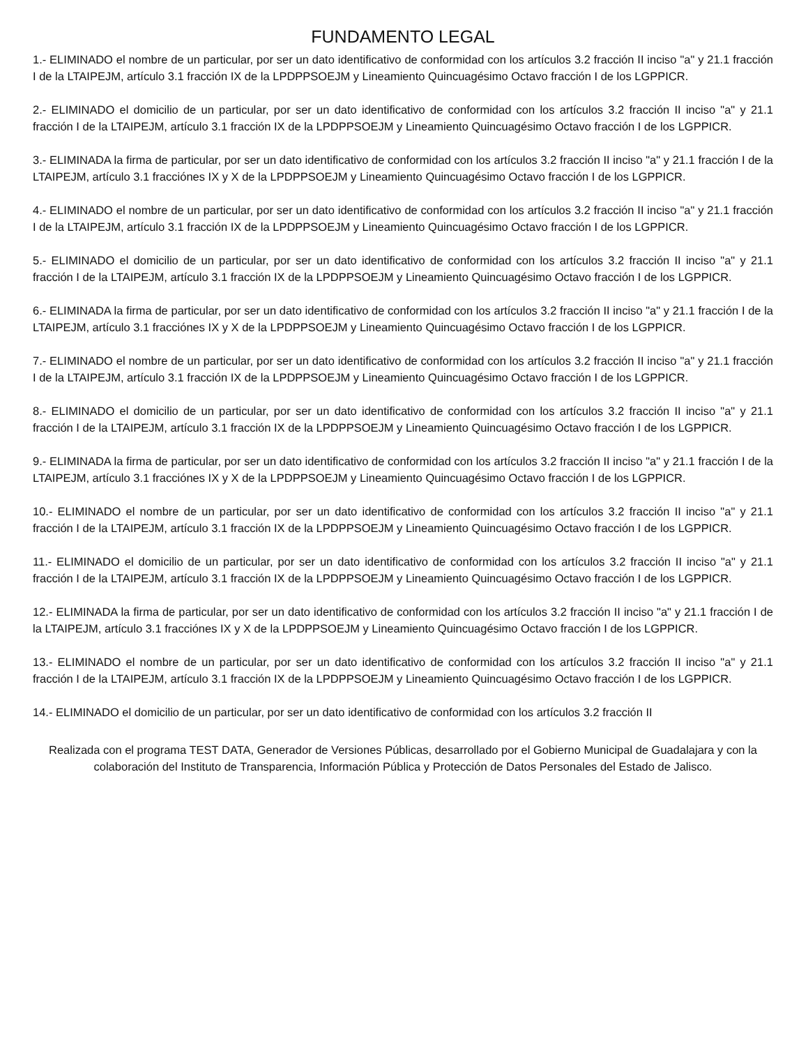FUNDAMENTO LEGAL
1.- ELIMINADO el nombre de un particular, por ser un dato identificativo de conformidad con los artículos 3.2 fracción II inciso "a" y 21.1 fracción I de la LTAIPEJM, artículo 3.1 fracción IX de la LPDPPSOEJM y Lineamiento Quincuagésimo Octavo fracción I de los LGPPICR.
2.- ELIMINADO el domicilio de un particular, por ser un dato identificativo de conformidad con los artículos 3.2 fracción II inciso "a" y 21.1 fracción I de la LTAIPEJM, artículo 3.1 fracción IX de la LPDPPSOEJM y Lineamiento Quincuagésimo Octavo fracción I de los LGPPICR.
3.- ELIMINADA la firma de particular, por ser un dato identificativo de conformidad con los artículos 3.2 fracción II inciso "a" y 21.1 fracción I de la LTAIPEJM, artículo 3.1 fracciónes IX y X de la LPDPPSOEJM y Lineamiento Quincuagésimo Octavo fracción I de los LGPPICR.
4.- ELIMINADO el nombre de un particular, por ser un dato identificativo de conformidad con los artículos 3.2 fracción II inciso "a" y 21.1 fracción I de la LTAIPEJM, artículo 3.1 fracción IX de la LPDPPSOEJM y Lineamiento Quincuagésimo Octavo fracción I de los LGPPICR.
5.- ELIMINADO el domicilio de un particular, por ser un dato identificativo de conformidad con los artículos 3.2 fracción II inciso "a" y 21.1 fracción I de la LTAIPEJM, artículo 3.1 fracción IX de la LPDPPSOEJM y Lineamiento Quincuagésimo Octavo fracción I de los LGPPICR.
6.- ELIMINADA la firma de particular, por ser un dato identificativo de conformidad con los artículos 3.2 fracción II inciso "a" y 21.1 fracción I de la LTAIPEJM, artículo 3.1 fracciónes IX y X de la LPDPPSOEJM y Lineamiento Quincuagésimo Octavo fracción I de los LGPPICR.
7.- ELIMINADO el nombre de un particular, por ser un dato identificativo de conformidad con los artículos 3.2 fracción II inciso "a" y 21.1 fracción I de la LTAIPEJM, artículo 3.1 fracción IX de la LPDPPSOEJM y Lineamiento Quincuagésimo Octavo fracción I de los LGPPICR.
8.- ELIMINADO el domicilio de un particular, por ser un dato identificativo de conformidad con los artículos 3.2 fracción II inciso "a" y 21.1 fracción I de la LTAIPEJM, artículo 3.1 fracción IX de la LPDPPSOEJM y Lineamiento Quincuagésimo Octavo fracción I de los LGPPICR.
9.- ELIMINADA la firma de particular, por ser un dato identificativo de conformidad con los artículos 3.2 fracción II inciso "a" y 21.1 fracción I de la LTAIPEJM, artículo 3.1 fracciónes IX y X de la LPDPPSOEJM y Lineamiento Quincuagésimo Octavo fracción I de los LGPPICR.
10.- ELIMINADO el nombre de un particular, por ser un dato identificativo de conformidad con los artículos 3.2 fracción II inciso "a" y 21.1 fracción I de la LTAIPEJM, artículo 3.1 fracción IX de la LPDPPSOEJM y Lineamiento Quincuagésimo Octavo fracción I de los LGPPICR.
11.- ELIMINADO el domicilio de un particular, por ser un dato identificativo de conformidad con los artículos 3.2 fracción II inciso "a" y 21.1 fracción I de la LTAIPEJM, artículo 3.1 fracción IX de la LPDPPSOEJM y Lineamiento Quincuagésimo Octavo fracción I de los LGPPICR.
12.- ELIMINADA la firma de particular, por ser un dato identificativo de conformidad con los artículos 3.2 fracción II inciso "a" y 21.1 fracción I de la LTAIPEJM, artículo 3.1 fracciónes IX y X de la LPDPPSOEJM y Lineamiento Quincuagésimo Octavo fracción I de los LGPPICR.
13.- ELIMINADO el nombre de un particular, por ser un dato identificativo de conformidad con los artículos 3.2 fracción II inciso "a" y 21.1 fracción I de la LTAIPEJM, artículo 3.1 fracción IX de la LPDPPSOEJM y Lineamiento Quincuagésimo Octavo fracción I de los LGPPICR.
14.- ELIMINADO el domicilio de un particular, por ser un dato identificativo de conformidad con los artículos 3.2 fracción II
Realizada con el programa TEST DATA, Generador de Versiones Públicas, desarrollado por el Gobierno Municipal de Guadalajara y con la colaboración del Instituto de Transparencia, Información Pública y Protección de Datos Personales del Estado de Jalisco.